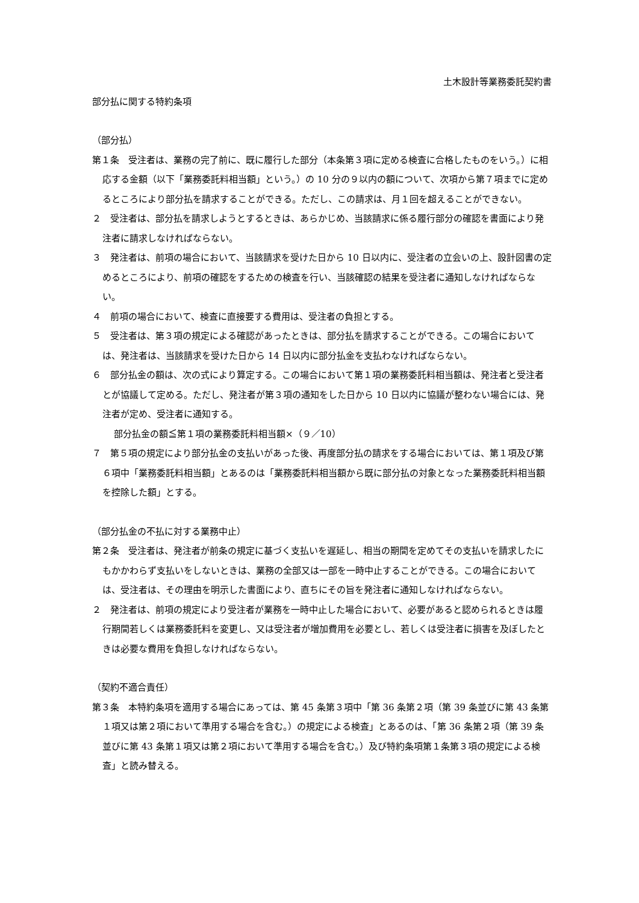土木設計等業務委託契約書
部分払に関する特約条項
（部分払）
第１条　受注者は、業務の完了前に、既に履行した部分（本条第３項に定める検査に合格したものをいう。）に相応する金額（以下「業務委託料相当額」という。）の 10 分の９以内の額について、次項から第７項までに定めるところにより部分払を請求することができる。ただし、この請求は、月１回を超えることができない。
２　受注者は、部分払を請求しようとするときは、あらかじめ、当該請求に係る履行部分の確認を書面により発注者に請求しなければならない。
３　発注者は、前項の場合において、当該請求を受けた日から 10 日以内に、受注者の立会いの上、設計図書の定めるところにより、前項の確認をするための検査を行い、当該確認の結果を受注者に通知しなければならない。
４　前項の場合において、検査に直接要する費用は、受注者の負担とする。
５　受注者は、第３項の規定による確認があったときは、部分払を請求することができる。この場合においては、発注者は、当該請求を受けた日から 14 日以内に部分払金を支払わなければならない。
６　部分払金の額は、次の式により算定する。この場合において第１項の業務委託料相当額は、発注者と受注者とが協議して定める。ただし、発注者が第３項の通知をした日から 10 日以内に協議が整わない場合には、発注者が定め、受注者に通知する。
部分払金の額≦第１項の業務委託料相当額×（９／10）
７　第５項の規定により部分払金の支払いがあった後、再度部分払の請求をする場合においては、第１項及び第６項中「業務委託料相当額」とあるのは「業務委託料相当額から既に部分払の対象となった業務委託料相当額を控除した額」とする。
（部分払金の不払に対する業務中止）
第２条　受注者は、発注者が前条の規定に基づく支払いを遅延し、相当の期間を定めてその支払いを請求したにもかかわらず支払いをしないときは、業務の全部又は一部を一時中止することができる。この場合においては、受注者は、その理由を明示した書面により、直ちにその旨を発注者に通知しなければならない。
２　発注者は、前項の規定により受注者が業務を一時中止した場合において、必要があると認められるときは履行期間若しくは業務委託料を変更し、又は受注者が増加費用を必要とし、若しくは受注者に損害を及ぼしたときは必要な費用を負担しなければならない。
（契約不適合責任）
第３条　本特約条項を適用する場合にあっては、第 45 条第３項中「第 36 条第２項（第 39 条並びに第 43 条第１項又は第２項において準用する場合を含む。）の規定による検査」とあるのは、「第 36 条第２項（第 39 条並びに第 43 条第１項又は第２項において準用する場合を含む。）及び特約条項第１条第３項の規定による検査」と読み替える。